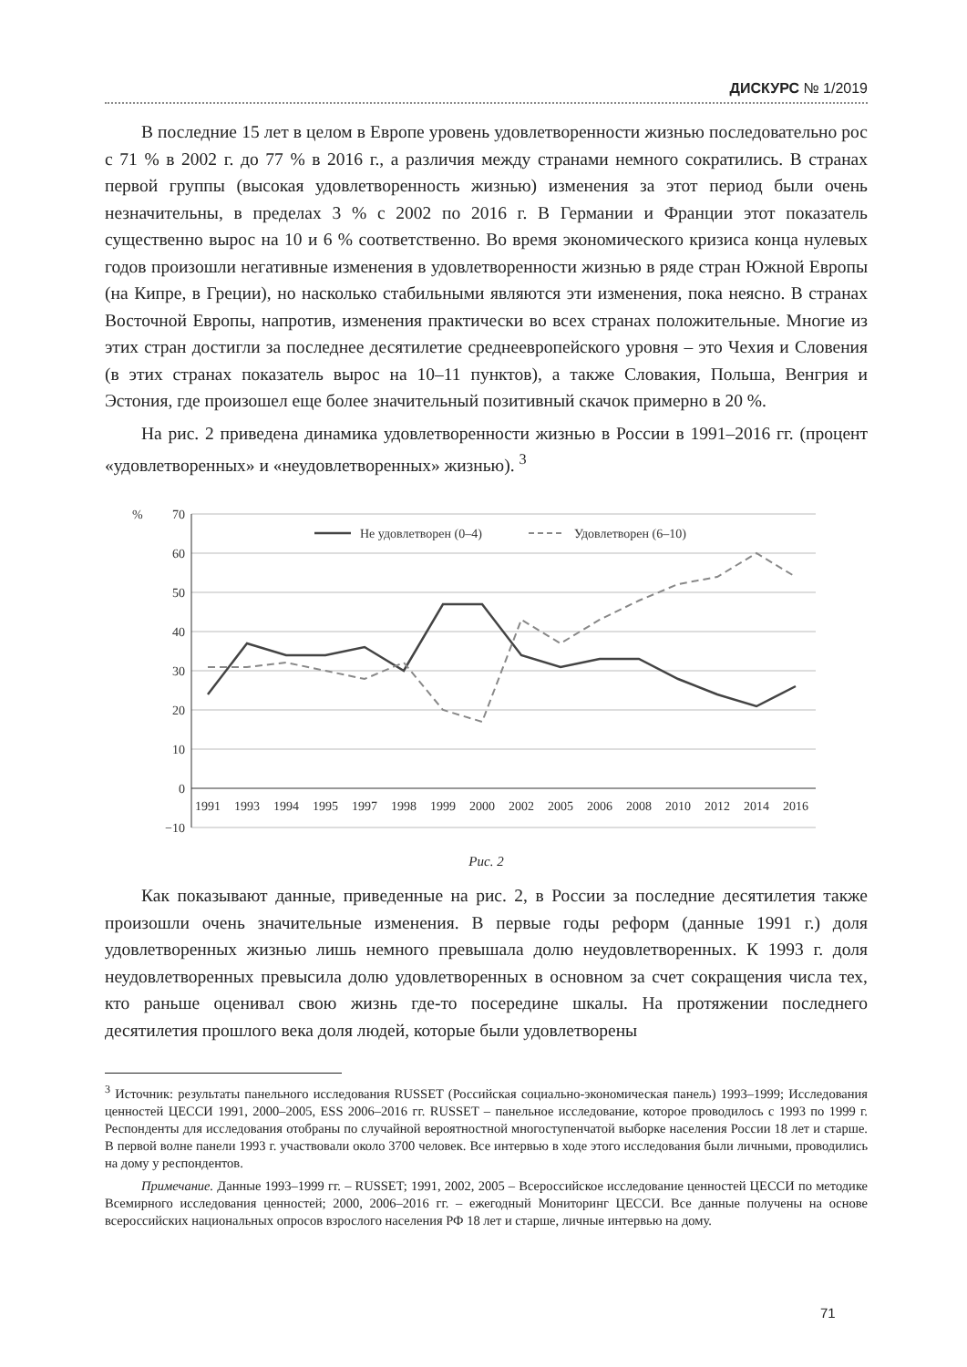ДИСКУРС № 1/2019
В последние 15 лет в целом в Европе уровень удовлетворенности жизнью последовательно рос с 71 % в 2002 г. до 77 % в 2016 г., а различия между странами немного сократились. В странах первой группы (высокая удовлетворенность жизнью) изменения за этот период были очень незначительны, в пределах 3 % с 2002 по 2016 г. В Германии и Франции этот показатель существенно вырос на 10 и 6 % соответственно. Во время экономического кризиса конца нулевых годов произошли негативные изменения в удовлетворенности жизнью в ряде стран Южной Европы (на Кипре, в Греции), но насколько стабильными являются эти изменения, пока неясно. В странах Восточной Европы, напротив, изменения практически во всех странах положительные. Многие из этих стран достигли за последнее десятилетие среднеевропейского уровня – это Чехия и Словения (в этих странах показатель вырос на 10–11 пунктов), а также Словакия, Польша, Венгрия и Эстония, где произошел еще более значительный позитивный скачок примерно в 20 %.
На рис. 2 приведена динамика удовлетворенности жизнью в России в 1991–2016 гг. (процент «удовлетворенных» и «неудовлетворенных» жизнью). <sup>3</sup>
%
70
60
50
40
30
20
10
0
−10
1991
1993
1994
1995
1997
1998
1999
2000
2002
2005
2006
2008
2010
2012
2014
2016
Не удовлетворен (0–4)
Удовлетворен (6–10)
Рис. 2
Как показывают данные, приведенные на рис. 2, в России за последние десятилетия также произошли очень значительные изменения. В первые годы реформ (данные 1991 г.) доля удовлетворенных жизнью лишь немного превышала долю неудовлетворенных. К 1993 г. доля неудовлетворенных превысила долю удовлетворенных в основном за счет сокращения числа тех, кто раньше оценивал свою жизнь где-то посередине шкалы. На протяжении последнего десятилетия прошлого века доля людей, которые были удовлетворены
<sup>3</sup> Источник: результаты панельного исследования RUSSET (Российская социально-экономическая панель) 1993–1999; Исследования ценностей ЦЕССИ 1991, 2000–2005, ESS 2006–2016 гг. RUSSET – панельное исследование, которое проводилось с 1993 по 1999 г. Респонденты для исследования отобраны по случайной вероятностной многоступенчатой выборке населения России 18 лет и старше. В первой волне панели 1993 г. участвовали около 3700 человек. Все интервью в ходе этого исследования были личными, проводились на дому у респондентов.
Примечание. Данные 1993–1999 гг. – RUSSET; 1991, 2002, 2005 – Всероссийское исследование ценностей ЦЕССИ по методике Всемирного исследования ценностей; 2000, 2006–2016 гг. – ежегодный Мониторинг ЦЕССИ. Все данные получены на основе всероссийских национальных опросов взрослого населения РФ 18 лет и старше, личные интервью на дому.
71